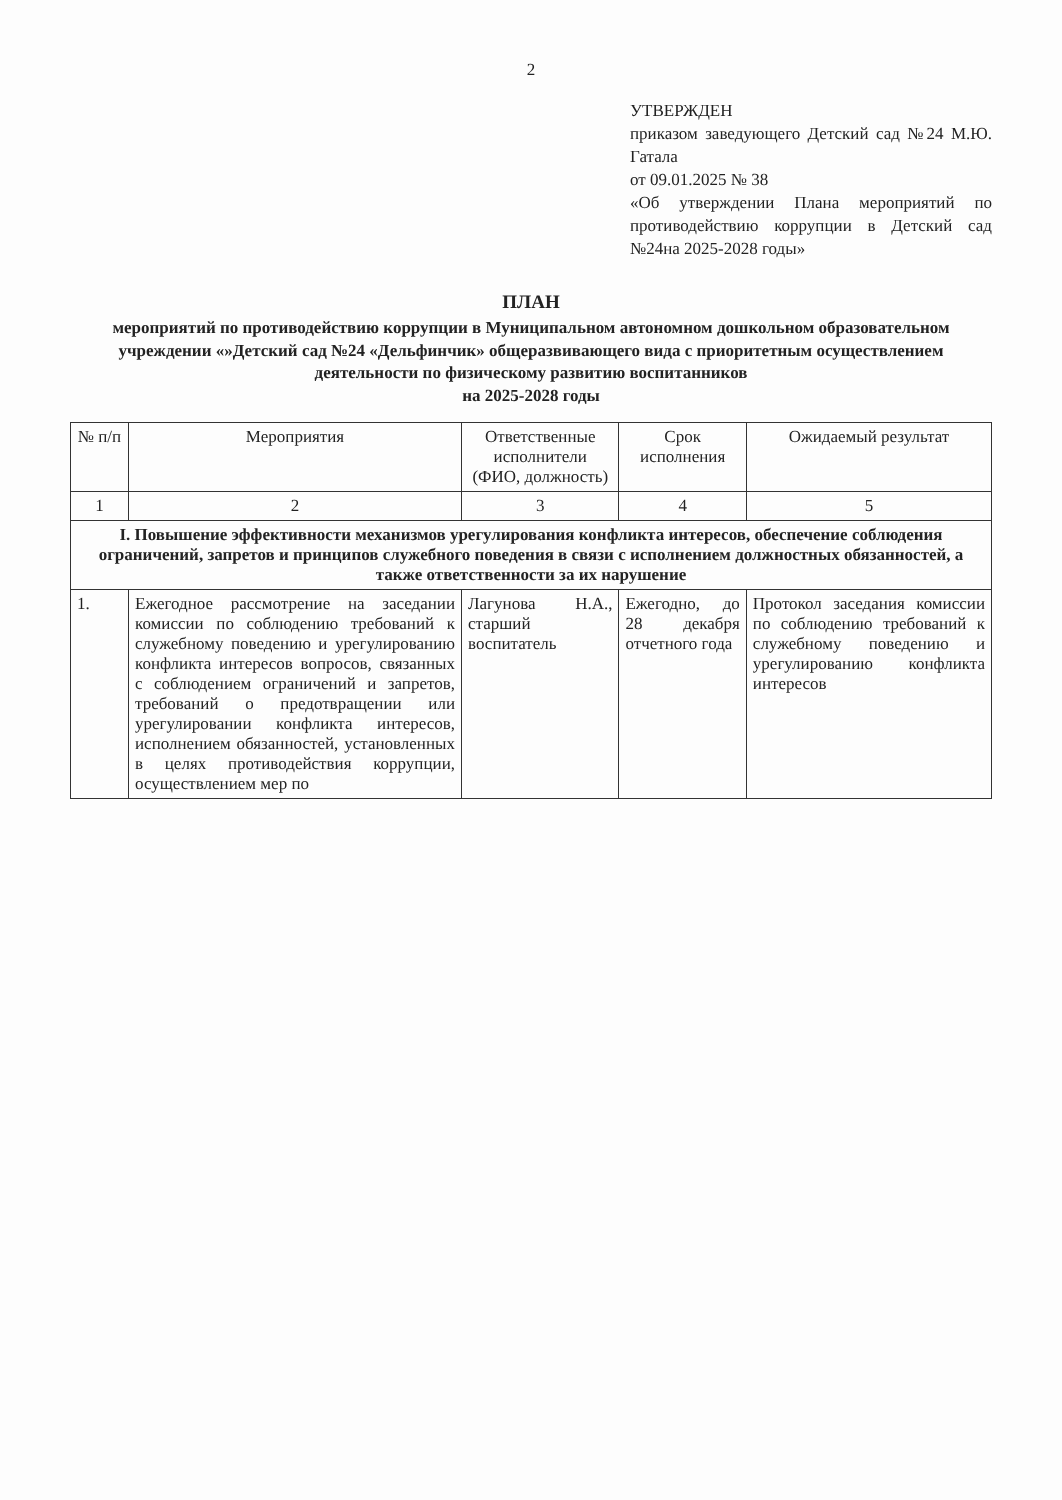2
УТВЕРЖДЕН
приказом заведующего Детский сад №24 М.Ю. Гатала
от 09.01.2025 № 38
«Об утверждении Плана мероприятий по противодействию коррупции в Детский сад №24на 2025-2028 годы»
ПЛАН
мероприятий по противодействию коррупции в Муниципальном автономном дошкольном образовательном учреждении «»Детский сад №24 «Дельфинчик» общеразвивающего вида с приоритетным осуществлением деятельности по физическому развитию воспитанников
на 2025-2028 годы
| № п/п | Мероприятия | Ответственные исполнители (ФИО, должность) | Срок исполнения | Ожидаемый результат |
| --- | --- | --- | --- | --- |
| 1 | 2 | 3 | 4 | 5 |
| I. Повышение эффективности механизмов урегулирования конфликта интересов, обеспечение соблюдения ограничений, запретов и принципов служебного поведения в связи с исполнением должностных обязанностей, а также ответственности за их нарушение | | | | |
| 1. | Ежегодное рассмотрение на заседании комиссии по соблюдению требований к служебному поведению и урегулированию конфликта интересов вопросов, связанных с соблюдением ограничений и запретов, требований о предотвращении или урегулировании конфликта интересов, исполнением обязанностей, установленных в целях противодействия коррупции, осуществлением мер по | Лагунова Н.А., старший воспитатель | Ежегодно, до 28 декабря отчетного года | Протокол заседания комиссии по соблюдению требований к служебному поведению и урегулированию конфликта интересов |